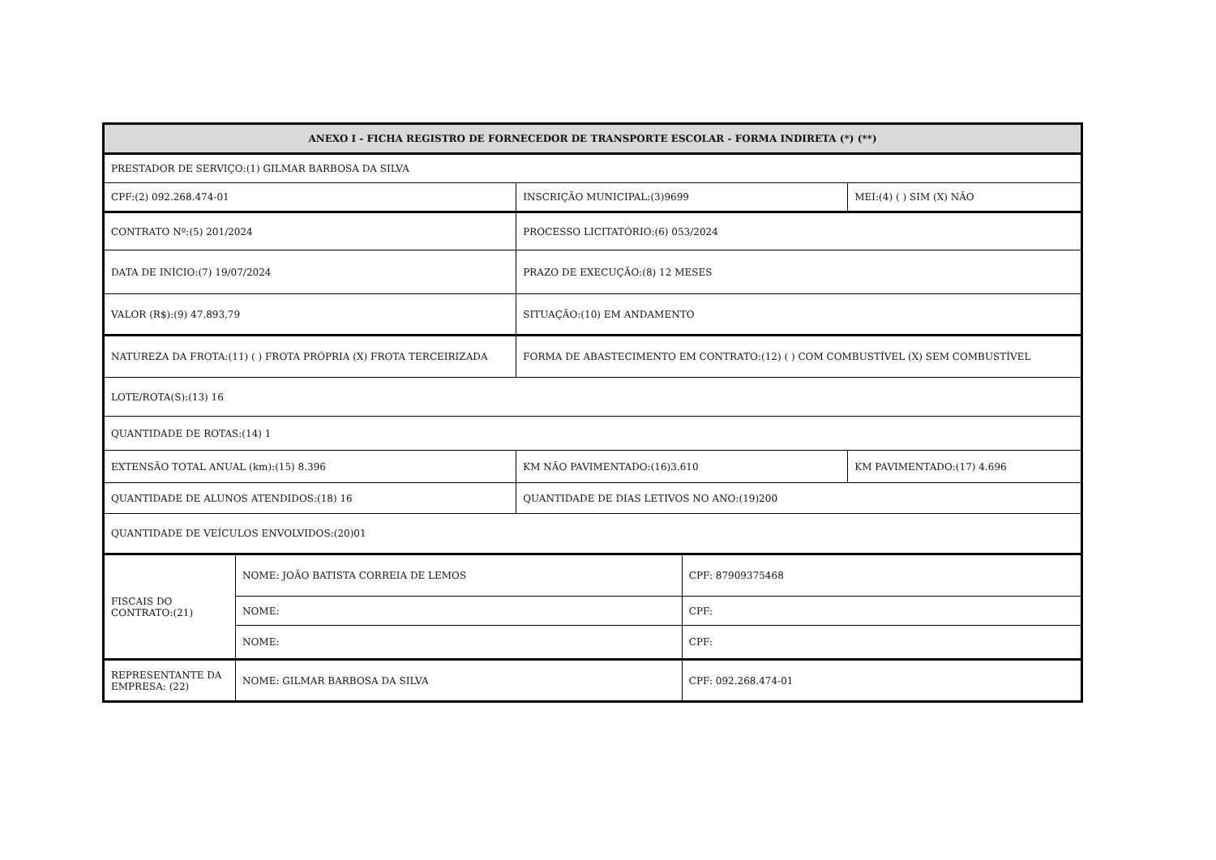| ANEXO I - FICHA REGISTRO DE FORNECEDOR DE TRANSPORTE ESCOLAR - FORMA INDIRETA (*) (**) | | | | |
| --- | --- | --- | --- | --- |
| PRESTADOR DE SERVIÇO:(1) GILMAR BARBOSA DA SILVA | | | | |
| CPF:(2) 092.268.474-01 | | INSCRIÇÃO MUNICIPAL:(3)9699 | | MEI:(4) ( ) SIM (X) NÃO |
| CONTRATO Nº:(5) 201/2024 | | PROCESSO LICITATÓRIO:(6) 053/2024 | | |
| DATA DE INÍCIO:(7) 19/07/2024 | | PRAZO DE EXECUÇÃO:(8) 12 MESES | | |
| VALOR (R$):(9) 47.893,79 | | SITUAÇÃO:(10) EM ANDAMENTO | | |
| NATUREZA DA FROTA:(11) ( ) FROTA PRÓPRIA (X) FROTA TERCEIRIZADA | | FORMA DE ABASTECIMENTO EM CONTRATO:(12) ( ) COM COMBUSTÍVEL (X) SEM COMBUSTÍVEL | | |
| LOTE/ROTA(S):(13) 16 | | | | |
| QUANTIDADE DE ROTAS:(14) 1 | | | | |
| EXTENSÃO TOTAL ANUAL (km):(15) 8.396 | | KM NÃO PAVIMENTADO:(16)3.610 | | KM PAVIMENTADO:(17) 4.696 |
| QUANTIDADE DE ALUNOS ATENDIDOS:(18) 16 | | QUANTIDADE DE DIAS LETIVOS NO ANO:(19)200 | | |
| QUANTIDADE DE VEÍCULOS ENVOLVIDOS:(20)01 | | | | |
| FISCAIS DO CONTRATO:(21) | NOME: JOÃO BATISTA CORREIA DE LEMOS | | CPF: 87909375468 | |
| | NOME: | | CPF: | |
| | NOME: | | CPF: | |
| REPRESENTANTE DA EMPRESA: (22) | NOME: GILMAR BARBOSA DA SILVA | | CPF: 092.268.474-01 | |